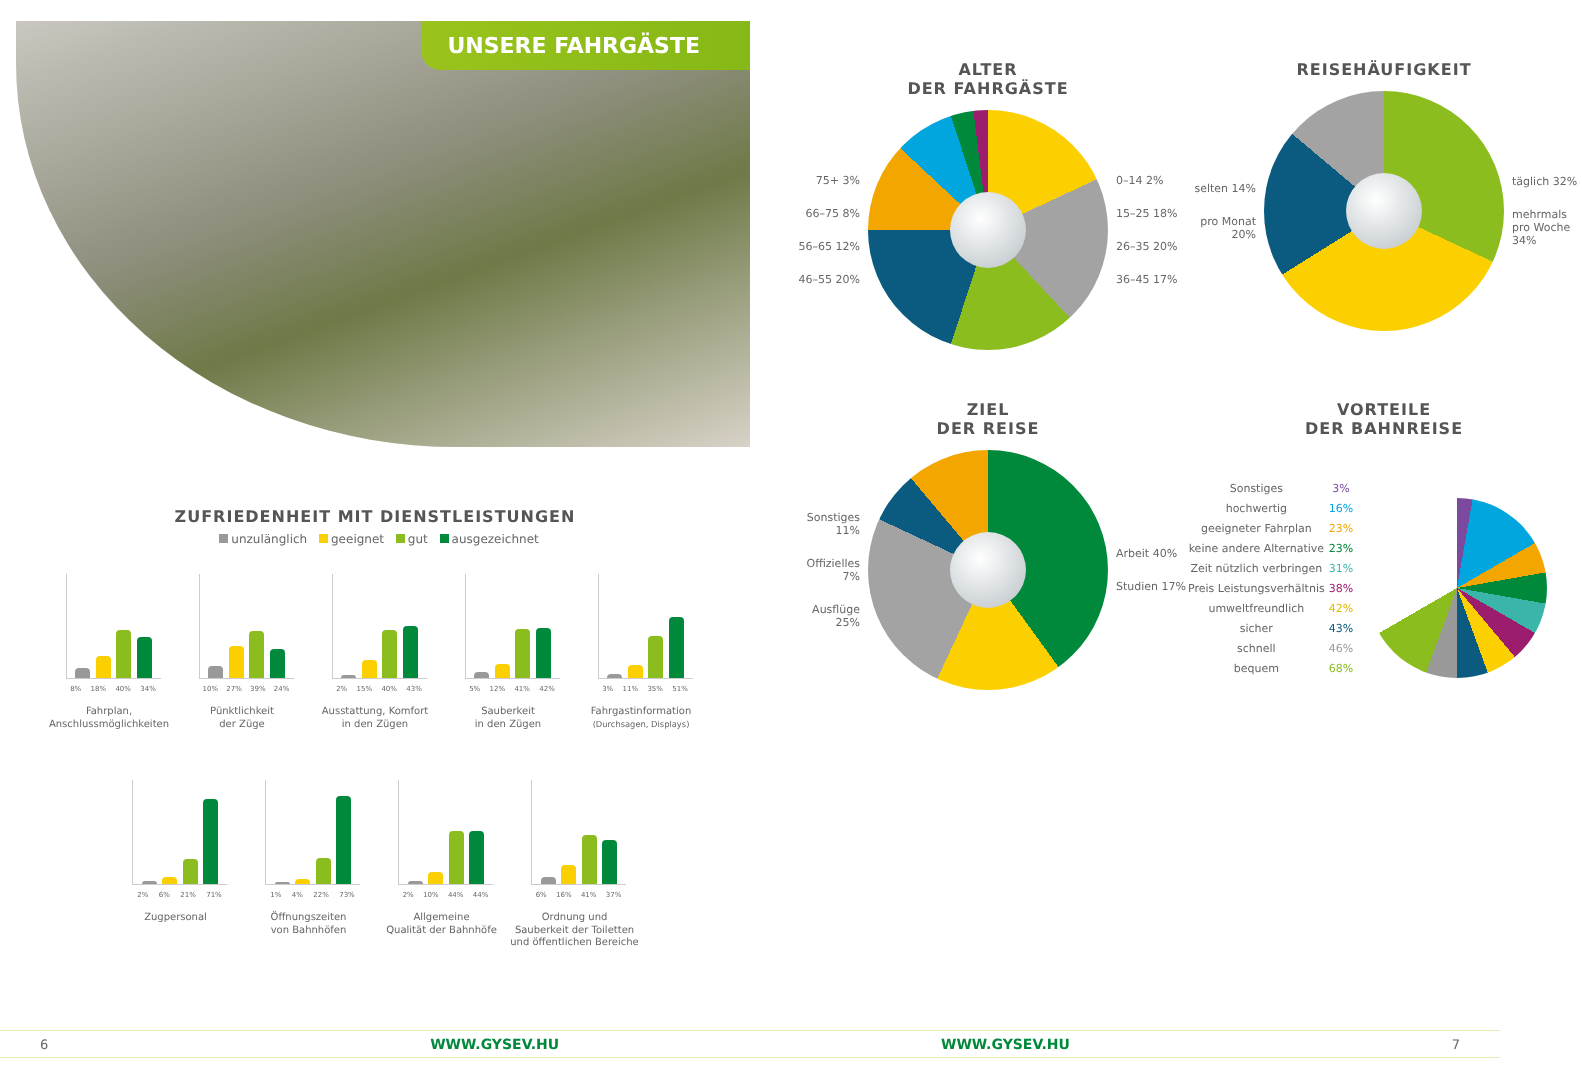UNSERE FAHRGÄSTE
ZUFRIEDENHEIT MIT DIENSTLEISTUNGEN
unzulänglich geeignet gut ausgezeichnet
8% 18% 40% 34%
Fahrplan, Anschlussmöglichkeiten
10% 27% 39% 24%
Pünktlichkeit
der Züge
2% 15% 40% 43%
Ausstattung, Komfort
in den Zügen
5% 12% 41% 42%
Sauberkeit
in den Zügen
3% 11% 35% 51%
Fahrgastinformation
(Durchsagen, Displays)
2% 6% 21% 71%
Zugpersonal
1% 4% 22% 73%
Öffnungszeiten
von Bahnhöfen
2% 10% 44% 44%
Allgemeine
Qualität der Bahnhöfe
6% 16% 41% 37%
Ordnung und
Sauberkeit der Toiletten
und öffentlichen Bereiche
ALTER
DER FAHRGÄSTE
75+ 3%
66–75 8%
56–65 12%
46–55 20%
0–14 2%
15–25 18%
26–35 20%
36–45 17%
REISEHÄUFIGKEIT
selten 14%
pro Monat 20%
täglich 32%
mehrmals pro Woche 34%
ZIEL
DER REISE
Sonstiges 11%
Offizielles 7%
Ausflüge 25%
Arbeit 40%
Studien 17%
VORTEILE
DER BAHNREISE
| Sonstiges | 3% |
| hochwertig | 16% |
| geeigneter Fahrplan | 23% |
| keine andere Alternative | 23% |
| Zeit nützlich verbringen | 31% |
| Preis Leistungsverhältnis | 38% |
| umweltfreundlich | 42% |
| sicher | 43% |
| schnell | 46% |
| bequem | 68% |
6 WWW.GYSEV.HU WWW.GYSEV.HU 7